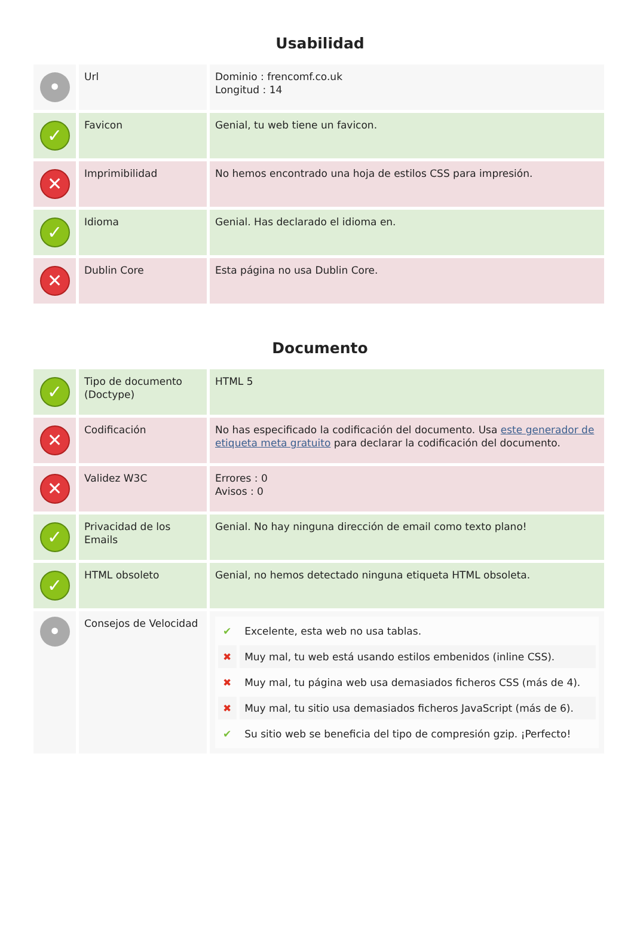Usabilidad
| • | Url | Dominio : frencomf.co.uk Longitud : 14 |
| ✓ | Favicon | Genial, tu web tiene un favicon. |
| ✕ | Imprimibilidad | No hemos encontrado una hoja de estilos CSS para impresión. |
| ✓ | Idioma | Genial. Has declarado el idioma en. |
| ✕ | Dublin Core | Esta página no usa Dublin Core. |
Documento
| ✓ | Tipo de documento (Doctype) | HTML 5 |
| ✕ | Codificación | No has especificado la codificación del documento. Usa este generador de etiqueta meta gratuito para declarar la codificación del documento. |
| ✕ | Validez W3C | Errores : 0 Avisos : 0 |
| ✓ | Privacidad de los Emails | Genial. No hay ninguna dirección de email como texto plano! |
| ✓ | HTML obsoleto | Genial, no hemos detectado ninguna etiqueta HTML obsoleta. |
| • | Consejos de Velocidad | / ✔ / Excelente, esta web no usa tablas. / / ✖ / Muy mal, tu web está usando estilos embenidos (inline CSS). / / ✖ / Muy mal, tu página web usa demasiados ficheros CSS (más de 4). / / ✖ / Muy mal, tu sitio usa demasiados ficheros JavaScript (más de 6). / / ✔ / Su sitio web se beneficia del tipo de compresión gzip. ¡Perfecto! / |